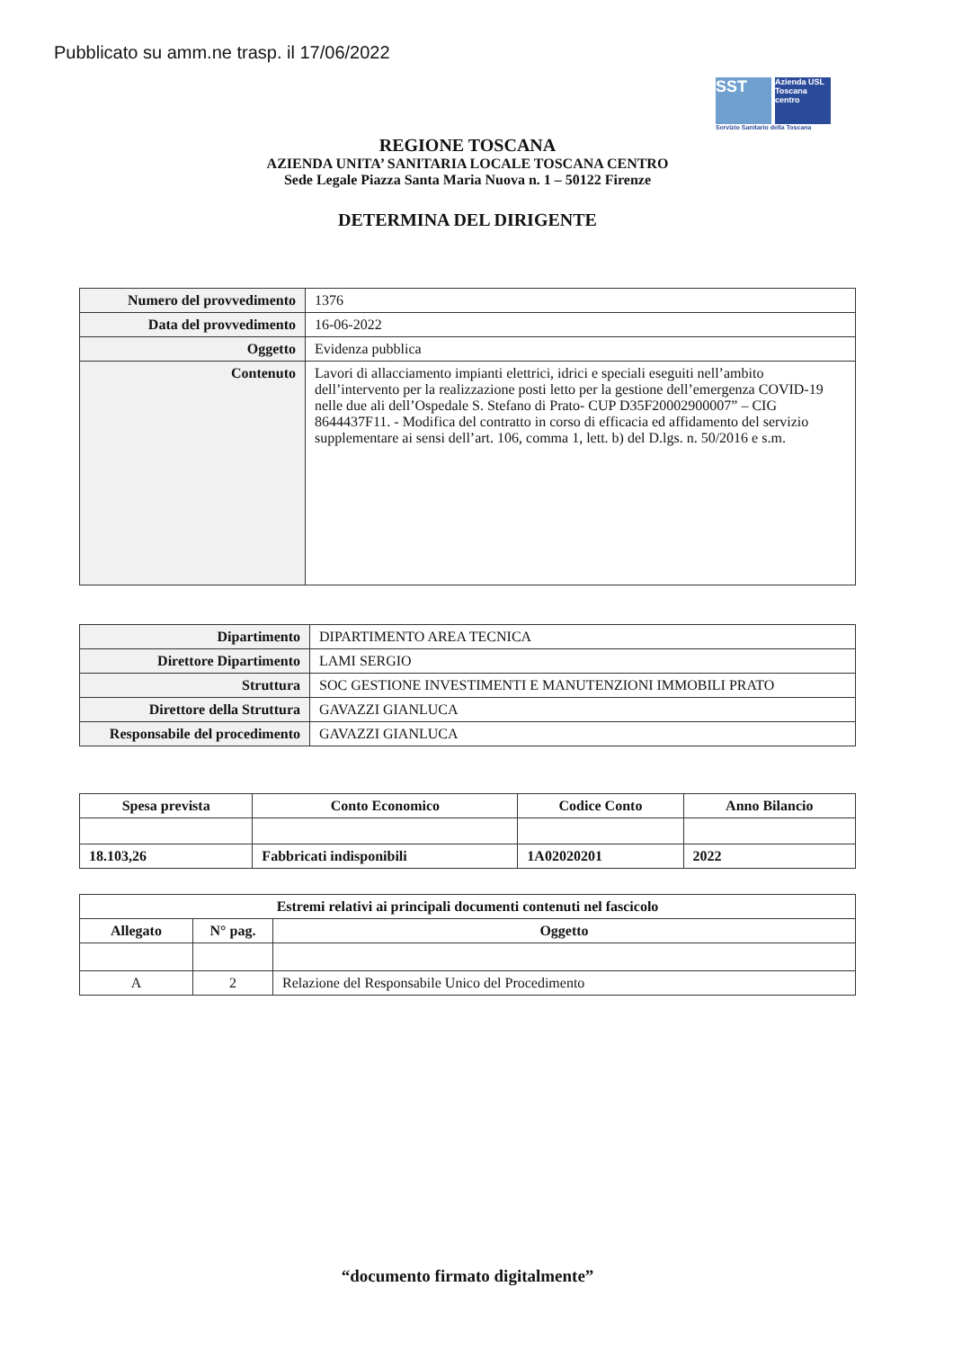Pubblicato su amm.ne trasp. il 17/06/2022
SST Azienda USL Toscana centro
Servizio Sanitario della Toscana
REGIONE TOSCANA
AZIENDA UNITA’ SANITARIA LOCALE TOSCANA CENTRO
Sede Legale Piazza Santa Maria Nuova n. 1 – 50122 Firenze
DETERMINA DEL DIRIGENTE
| Numero del provvedimento | 1376 |
| Data del provvedimento | 16-06-2022 |
| Oggetto | Evidenza pubblica |
| Contenuto | Lavori di allacciamento impianti elettrici, idrici e speciali eseguiti nell’ambito dell’intervento per la realizzazione posti letto per la gestione dell’emergenza COVID-19 nelle due ali dell’Ospedale S. Stefano di Prato- CUP D35F20002900007” – CIG 8644437F11. - Modifica del contratto in corso di efficacia ed affidamento del servizio supplementare ai sensi dell’art. 106, comma 1, lett. b) del D.lgs. n. 50/2016 e s.m. |
| Dipartimento | DIPARTIMENTO AREA TECNICA |
| Direttore Dipartimento | LAMI SERGIO |
| Struttura | SOC GESTIONE INVESTIMENTI E MANUTENZIONI IMMOBILI PRATO |
| Direttore della Struttura | GAVAZZI GIANLUCA |
| Responsabile del procedimento | GAVAZZI GIANLUCA |
| Spesa prevista | Conto Economico | Codice Conto | Anno Bilancio |
| --- | --- | --- | --- |
| 18.103,26 | Fabbricati indisponibili | 1A02020201 | 2022 |
| Estremi relativi ai principali documenti contenuti nel fascicolo | | |
| --- | --- | --- |
| Allegato | N° pag. | Oggetto |
| A | 2 | Relazione del Responsabile Unico del Procedimento |
“documento firmato digitalmente”